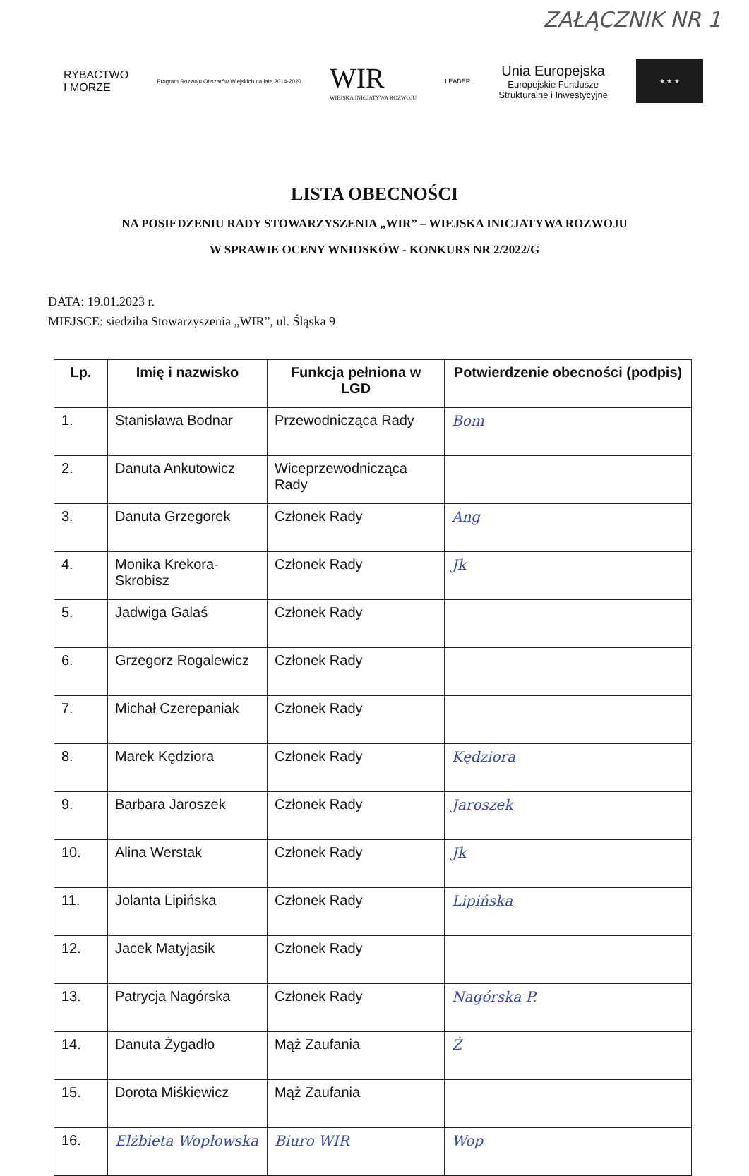ZAŁĄCZNIK NR 1
RYBACTWO
I MORZE
Program Rozwoju Obszarów Wiejskich na lata 2014-2020
WIR
WIEJSKA INICJATYWA ROZWOJU
LEADER
Unia Europejska
Europejskie Fundusze
Strukturalne i Inwestycyjne
★ ★ ★
LISTA OBECNOŚCI
NA POSIEDZENIU RADY STOWARZYSZENIA „WIR” – WIEJSKA INICJATYWA ROZWOJU
W SPRAWIE OCENY WNIOSKÓW - KONKURS NR 2/2022/G
DATA: 19.01.2023 r.
MIEJSCE: siedziba Stowarzyszenia „WIR”, ul. Śląska 9
| Lp. | Imię i nazwisko | Funkcja pełniona w LGD | Potwierdzenie obecności (podpis) |
| --- | --- | --- | --- |
| 1. | Stanisława Bodnar | Przewodnicząca Rady | Bom |
| 2. | Danuta Ankutowicz | Wiceprzewodnicząca Rady | |
| 3. | Danuta Grzegorek | Członek Rady | Ang |
| 4. | Monika Krekora-Skrobisz | Członek Rady | Jk |
| 5. | Jadwiga Galaś | Członek Rady | |
| 6. | Grzegorz Rogalewicz | Członek Rady | |
| 7. | Michał Czerepaniak | Członek Rady | |
| 8. | Marek Kędziora | Członek Rady | Kędziora |
| 9. | Barbara Jaroszek | Członek Rady | Jaroszek |
| 10. | Alina Werstak | Członek Rady | Jk |
| 11. | Jolanta Lipińska | Członek Rady | Lipińska |
| 12. | Jacek Matyjasik | Członek Rady | |
| 13. | Patrycja Nagórska | Członek Rady | Nagórska P. |
| 14. | Danuta Żygadło | Mąż Zaufania | Ż |
| 15. | Dorota Miśkiewicz | Mąż Zaufania | |
| 16. | Elżbieta Wopłowska | Biuro WIR | Wop |